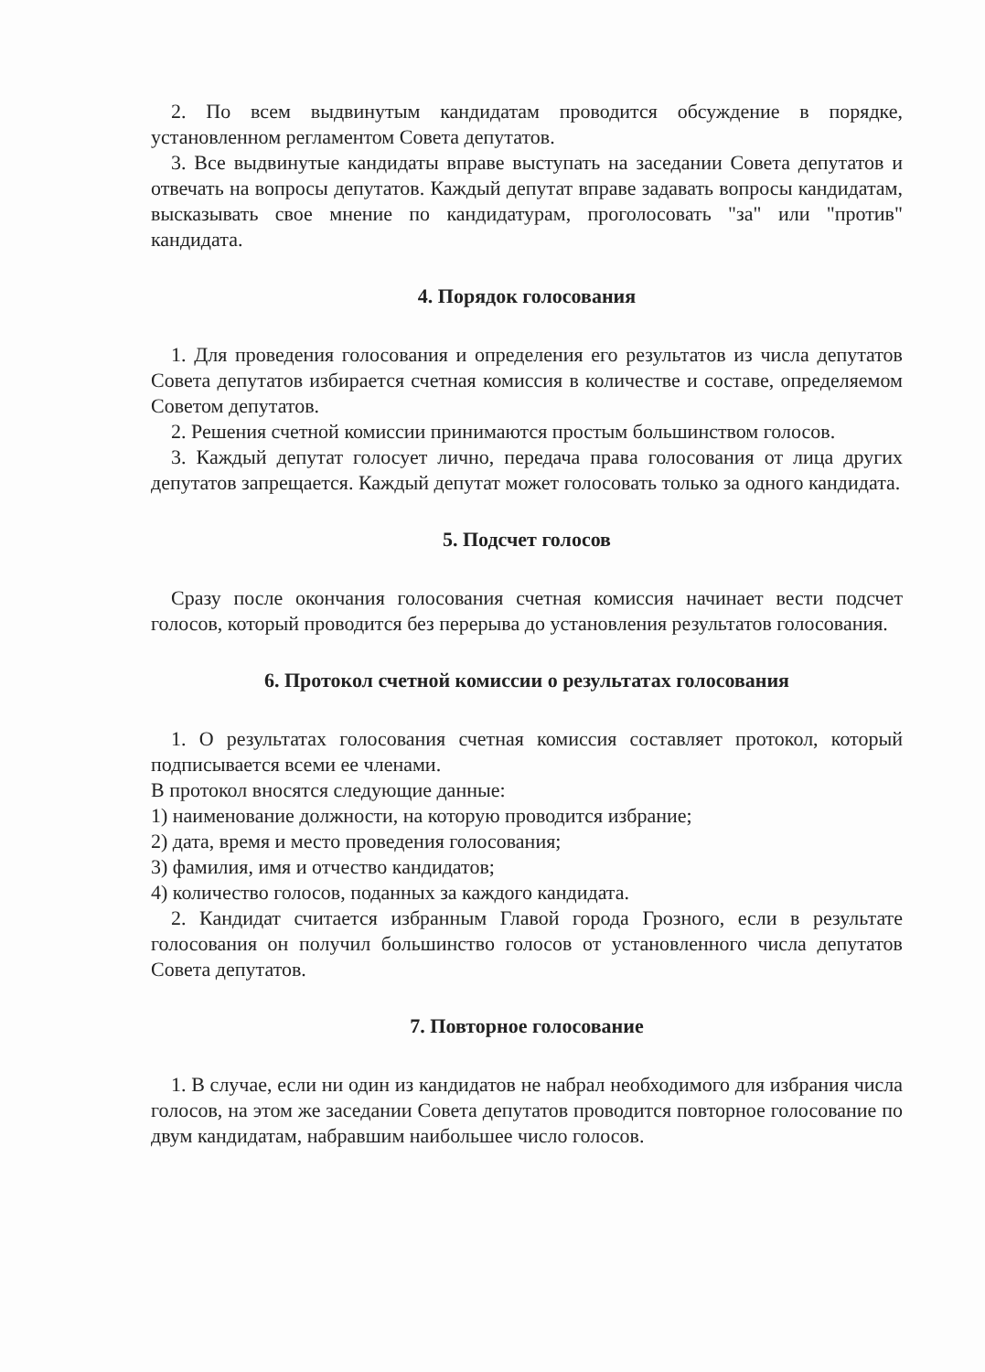2. По всем выдвинутым кандидатам проводится обсуждение в порядке, установленном регламентом Совета депутатов.
3. Все выдвинутые кандидаты вправе выступать на заседании Совета депутатов и отвечать на вопросы депутатов. Каждый депутат вправе задавать вопросы кандидатам, высказывать свое мнение по кандидатурам, проголосовать "за" или "против" кандидата.
4. Порядок голосования
1. Для проведения голосования и определения его результатов из числа депутатов Совета депутатов избирается счетная комиссия в количестве и составе, определяемом Советом депутатов.
2. Решения счетной комиссии принимаются простым большинством голосов.
3. Каждый депутат голосует лично, передача права голосования от лица других депутатов запрещается. Каждый депутат может голосовать только за одного кандидата.
5. Подсчет голосов
Сразу после окончания голосования счетная комиссия начинает вести подсчет голосов, который проводится без перерыва до установления результатов голосования.
6. Протокол счетной комиссии о результатах голосования
1. О результатах голосования счетная комиссия составляет протокол, который подписывается всеми ее членами.
В протокол вносятся следующие данные:
1) наименование должности, на которую проводится избрание;
2) дата, время и место проведения голосования;
3) фамилия, имя и отчество кандидатов;
4) количество голосов, поданных за каждого кандидата.
2. Кандидат считается избранным Главой города Грозного, если в результате голосования он получил большинство голосов от установленного числа депутатов Совета депутатов.
7. Повторное голосование
1. В случае, если ни один из кандидатов не набрал необходимого для избрания числа голосов, на этом же заседании Совета депутатов проводится повторное голосование по двум кандидатам, набравшим наибольшее число голосов.